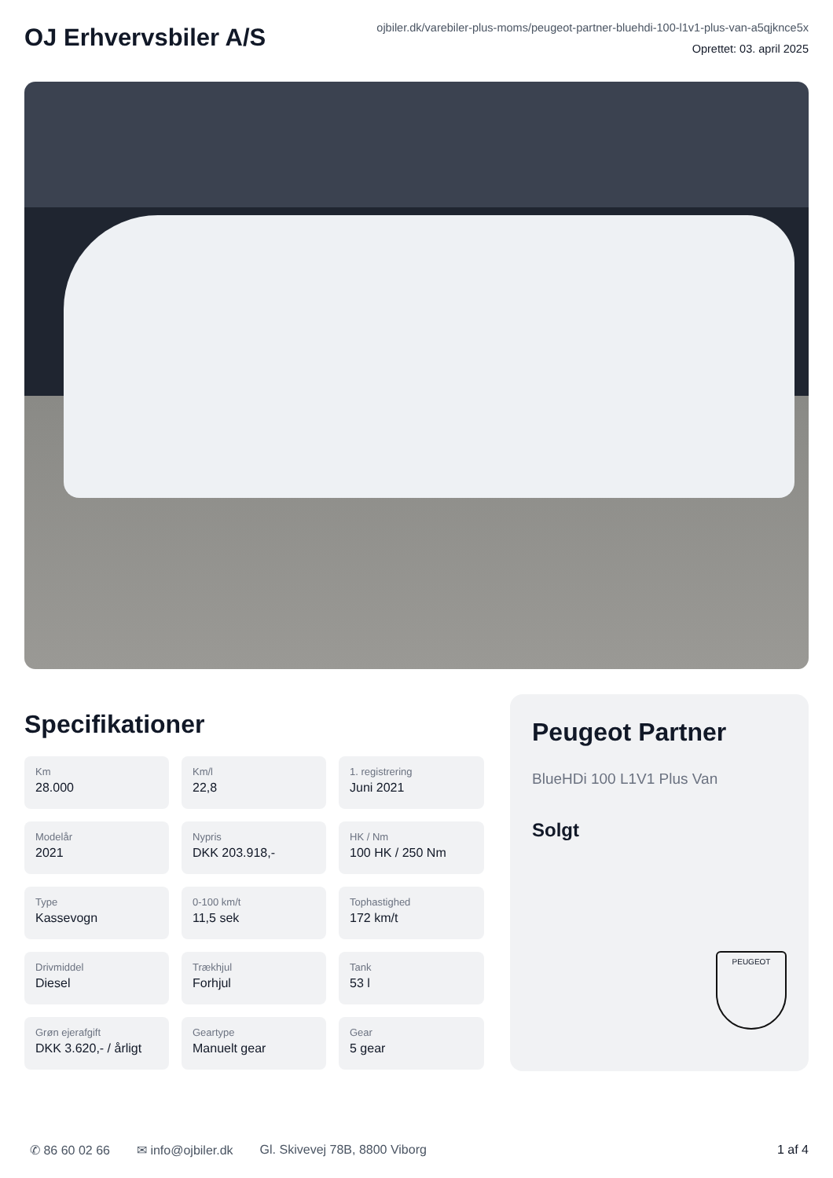OJ Erhvervsbiler A/S
ojbiler.dk/varebiler-plus-moms/peugeot-partner-bluehdi-100-l1v1-plus-van-a5qjknce5x
Oprettet: 03. april 2025
Specifikationer
Km
28.000
Km/l
22,8
1. registrering
Juni 2021
Modelår
2021
Nypris
DKK 203.918,-
HK / Nm
100 HK / 250 Nm
Type
Kassevogn
0-100 km/t
11,5 sek
Tophastighed
172 km/t
Drivmiddel
Diesel
Trækhjul
Forhjul
Tank
53 l
Grøn ejerafgift
DKK 3.620,- / årligt
Geartype
Manuelt gear
Gear
5 gear
Peugeot Partner
BlueHDi 100 L1V1 Plus Van
Solgt
PEUGEOT
✆ 86 60 02 66 ✉ info@ojbiler.dk Gl. Skivevej 78B, 8800 Viborg 1 af 4